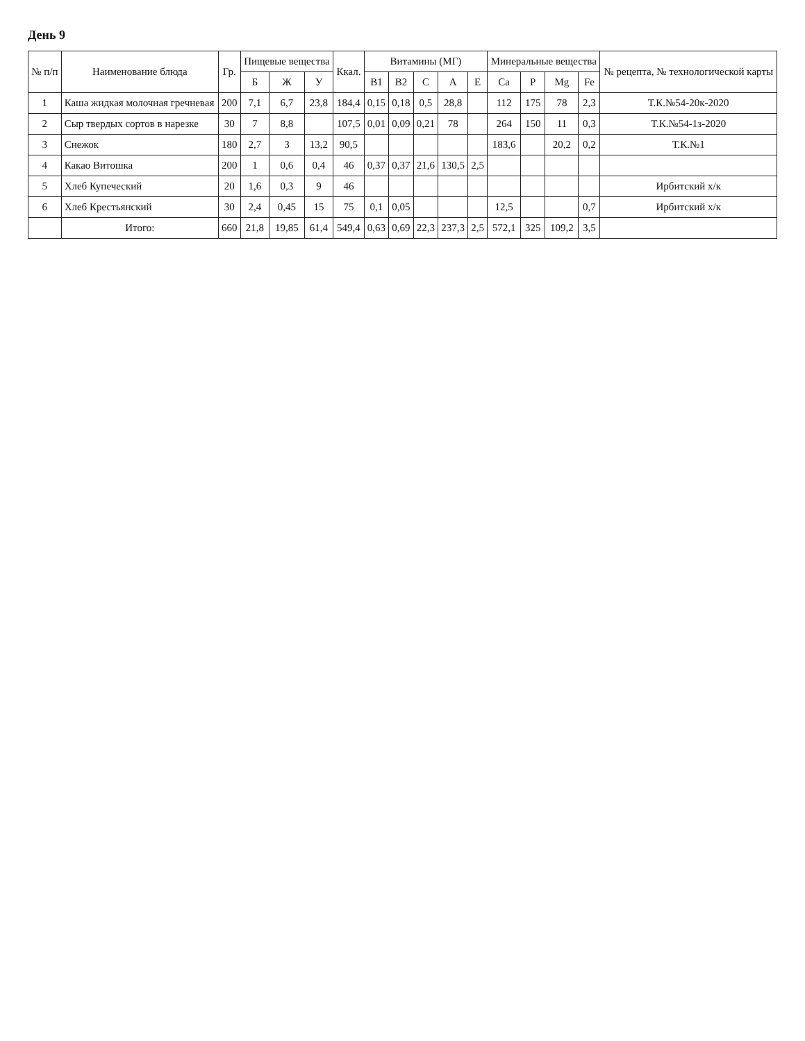День 9
| № п/п | Наименование блюда | Гр. | Пищевые вещества | | | Ккал. | Витамины (МГ) | | | | | Минеральные вещества | | | | № рецепта, № технологической карты |
| --- | --- | --- | --- | --- | --- | --- | --- | --- | --- | --- | --- | --- | --- | --- | --- | --- |
| | | | Б | Ж | У | | B1 | B2 | C | A | E | Ca | P | Mg | Fe | |
| 1 | Каша жидкая молочная гречневая | 200 | 7,1 | 6,7 | 23,8 | 184,4 | 0,15 | 0,18 | 0,5 | 28,8 | | 112 | 175 | 78 | 2,3 | Т.К.№54-20к-2020 |
| 2 | Сыр твердых сортов в нарезке | 30 | 7 | 8,8 | | 107,5 | 0,01 | 0,09 | 0,21 | 78 | | 264 | 150 | 11 | 0,3 | Т.К.№54-1з-2020 |
| 3 | Снежок | 180 | 2,7 | 3 | 13,2 | 90,5 | | | | | | 183,6 | | 20,2 | 0,2 | Т.К.№1 |
| 4 | Какао Витошка | 200 | 1 | 0,6 | 0,4 | 46 | 0,37 | 0,37 | 21,6 | 130,5 | 2,5 | | | | | |
| 5 | Хлеб Купеческий | 20 | 1,6 | 0,3 | 9 | 46 | | | | | | | | | | Ирбитский х/к |
| 6 | Хлеб Крестьянский | 30 | 2,4 | 0,45 | 15 | 75 | 0,1 | 0,05 | | | | 12,5 | | | 0,7 | Ирбитский х/к |
| | Итого: | 660 | 21,8 | 19,85 | 61,4 | 549,4 | 0,63 | 0,69 | 22,3 | 237,3 | 2,5 | 572,1 | 325 | 109,2 | 3,5 | |